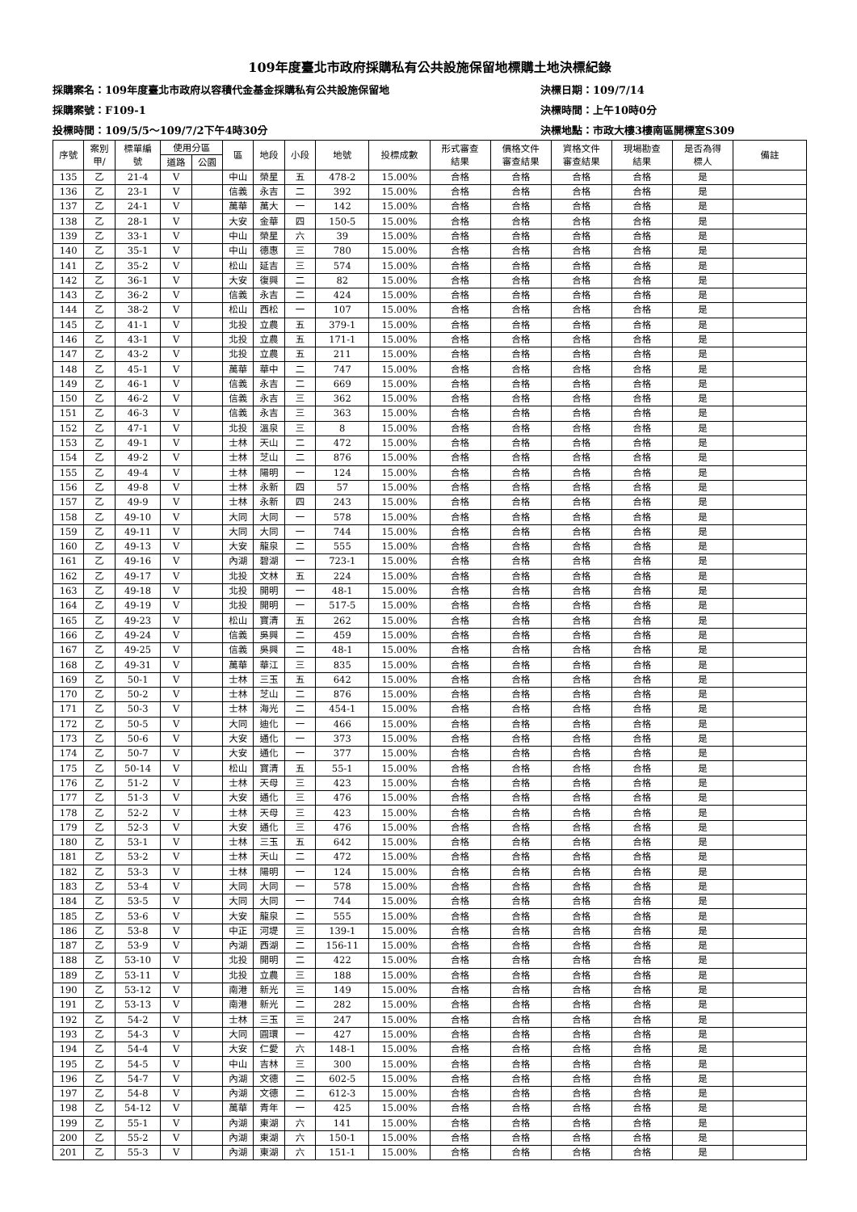109年度臺北市政府採購私有公共設施保留地標購土地決標紀錄
採購案名：109年度臺北市政府以容積代金基金採購私有公共設施保留地 決標日期：109/7/14
採購案號：F109-1 決標時間：上午10時0分
投標時間：109/5/5～109/7/2下午4時30分 決標地點：市政大樓3樓南區開標室S309
| 序號 | 案別 甲/ | 標單編 號 | 使用分區 | | 區 | 地段 | 小段 | 地號 | 投標成數 | 形式審查 結果 | 價格文件 審查結果 | 資格文件 審查結果 | 現場勘查 結果 | 是否為得 標人 | 備註 |
| --- | --- | --- | --- | --- | --- | --- | --- | --- | --- | --- | --- | --- | --- | --- | --- |
| | | | 道路 | 公園 | | | | | | | | | | | |
| 135 | 乙 | 21-4 | V | | 中山 | 榮星 | 五 | 478-2 | 15.00% | 合格 | 合格 | 合格 | 合格 | 是 | |
| 136 | 乙 | 23-1 | V | | 信義 | 永吉 | 二 | 392 | 15.00% | 合格 | 合格 | 合格 | 合格 | 是 | |
| 137 | 乙 | 24-1 | V | | 萬華 | 萬大 | 一 | 142 | 15.00% | 合格 | 合格 | 合格 | 合格 | 是 | |
| 138 | 乙 | 28-1 | V | | 大安 | 金華 | 四 | 150-5 | 15.00% | 合格 | 合格 | 合格 | 合格 | 是 | |
| 139 | 乙 | 33-1 | V | | 中山 | 榮星 | 六 | 39 | 15.00% | 合格 | 合格 | 合格 | 合格 | 是 | |
| 140 | 乙 | 35-1 | V | | 中山 | 德惠 | 三 | 780 | 15.00% | 合格 | 合格 | 合格 | 合格 | 是 | |
| 141 | 乙 | 35-2 | V | | 松山 | 延吉 | 三 | 574 | 15.00% | 合格 | 合格 | 合格 | 合格 | 是 | |
| 142 | 乙 | 36-1 | V | | 大安 | 復興 | 二 | 82 | 15.00% | 合格 | 合格 | 合格 | 合格 | 是 | |
| 143 | 乙 | 36-2 | V | | 信義 | 永吉 | 二 | 424 | 15.00% | 合格 | 合格 | 合格 | 合格 | 是 | |
| 144 | 乙 | 38-2 | V | | 松山 | 西松 | 一 | 107 | 15.00% | 合格 | 合格 | 合格 | 合格 | 是 | |
| 145 | 乙 | 41-1 | V | | 北投 | 立農 | 五 | 379-1 | 15.00% | 合格 | 合格 | 合格 | 合格 | 是 | |
| 146 | 乙 | 43-1 | V | | 北投 | 立農 | 五 | 171-1 | 15.00% | 合格 | 合格 | 合格 | 合格 | 是 | |
| 147 | 乙 | 43-2 | V | | 北投 | 立農 | 五 | 211 | 15.00% | 合格 | 合格 | 合格 | 合格 | 是 | |
| 148 | 乙 | 45-1 | V | | 萬華 | 華中 | 二 | 747 | 15.00% | 合格 | 合格 | 合格 | 合格 | 是 | |
| 149 | 乙 | 46-1 | V | | 信義 | 永吉 | 二 | 669 | 15.00% | 合格 | 合格 | 合格 | 合格 | 是 | |
| 150 | 乙 | 46-2 | V | | 信義 | 永吉 | 三 | 362 | 15.00% | 合格 | 合格 | 合格 | 合格 | 是 | |
| 151 | 乙 | 46-3 | V | | 信義 | 永吉 | 三 | 363 | 15.00% | 合格 | 合格 | 合格 | 合格 | 是 | |
| 152 | 乙 | 47-1 | V | | 北投 | 溫泉 | 三 | 8 | 15.00% | 合格 | 合格 | 合格 | 合格 | 是 | |
| 153 | 乙 | 49-1 | V | | 士林 | 天山 | 二 | 472 | 15.00% | 合格 | 合格 | 合格 | 合格 | 是 | |
| 154 | 乙 | 49-2 | V | | 士林 | 芝山 | 二 | 876 | 15.00% | 合格 | 合格 | 合格 | 合格 | 是 | |
| 155 | 乙 | 49-4 | V | | 士林 | 陽明 | 一 | 124 | 15.00% | 合格 | 合格 | 合格 | 合格 | 是 | |
| 156 | 乙 | 49-8 | V | | 士林 | 永新 | 四 | 57 | 15.00% | 合格 | 合格 | 合格 | 合格 | 是 | |
| 157 | 乙 | 49-9 | V | | 士林 | 永新 | 四 | 243 | 15.00% | 合格 | 合格 | 合格 | 合格 | 是 | |
| 158 | 乙 | 49-10 | V | | 大同 | 大同 | 一 | 578 | 15.00% | 合格 | 合格 | 合格 | 合格 | 是 | |
| 159 | 乙 | 49-11 | V | | 大同 | 大同 | 一 | 744 | 15.00% | 合格 | 合格 | 合格 | 合格 | 是 | |
| 160 | 乙 | 49-13 | V | | 大安 | 龍泉 | 二 | 555 | 15.00% | 合格 | 合格 | 合格 | 合格 | 是 | |
| 161 | 乙 | 49-16 | V | | 內湖 | 碧湖 | 一 | 723-1 | 15.00% | 合格 | 合格 | 合格 | 合格 | 是 | |
| 162 | 乙 | 49-17 | V | | 北投 | 文林 | 五 | 224 | 15.00% | 合格 | 合格 | 合格 | 合格 | 是 | |
| 163 | 乙 | 49-18 | V | | 北投 | 開明 | 一 | 48-1 | 15.00% | 合格 | 合格 | 合格 | 合格 | 是 | |
| 164 | 乙 | 49-19 | V | | 北投 | 開明 | 一 | 517-5 | 15.00% | 合格 | 合格 | 合格 | 合格 | 是 | |
| 165 | 乙 | 49-23 | V | | 松山 | 寶清 | 五 | 262 | 15.00% | 合格 | 合格 | 合格 | 合格 | 是 | |
| 166 | 乙 | 49-24 | V | | 信義 | 吳興 | 二 | 459 | 15.00% | 合格 | 合格 | 合格 | 合格 | 是 | |
| 167 | 乙 | 49-25 | V | | 信義 | 吳興 | 二 | 48-1 | 15.00% | 合格 | 合格 | 合格 | 合格 | 是 | |
| 168 | 乙 | 49-31 | V | | 萬華 | 華江 | 三 | 835 | 15.00% | 合格 | 合格 | 合格 | 合格 | 是 | |
| 169 | 乙 | 50-1 | V | | 士林 | 三玉 | 五 | 642 | 15.00% | 合格 | 合格 | 合格 | 合格 | 是 | |
| 170 | 乙 | 50-2 | V | | 士林 | 芝山 | 二 | 876 | 15.00% | 合格 | 合格 | 合格 | 合格 | 是 | |
| 171 | 乙 | 50-3 | V | | 士林 | 海光 | 二 | 454-1 | 15.00% | 合格 | 合格 | 合格 | 合格 | 是 | |
| 172 | 乙 | 50-5 | V | | 大同 | 迪化 | 一 | 466 | 15.00% | 合格 | 合格 | 合格 | 合格 | 是 | |
| 173 | 乙 | 50-6 | V | | 大安 | 通化 | 一 | 373 | 15.00% | 合格 | 合格 | 合格 | 合格 | 是 | |
| 174 | 乙 | 50-7 | V | | 大安 | 通化 | 一 | 377 | 15.00% | 合格 | 合格 | 合格 | 合格 | 是 | |
| 175 | 乙 | 50-14 | V | | 松山 | 寶清 | 五 | 55-1 | 15.00% | 合格 | 合格 | 合格 | 合格 | 是 | |
| 176 | 乙 | 51-2 | V | | 士林 | 天母 | 三 | 423 | 15.00% | 合格 | 合格 | 合格 | 合格 | 是 | |
| 177 | 乙 | 51-3 | V | | 大安 | 通化 | 三 | 476 | 15.00% | 合格 | 合格 | 合格 | 合格 | 是 | |
| 178 | 乙 | 52-2 | V | | 士林 | 天母 | 三 | 423 | 15.00% | 合格 | 合格 | 合格 | 合格 | 是 | |
| 179 | 乙 | 52-3 | V | | 大安 | 通化 | 三 | 476 | 15.00% | 合格 | 合格 | 合格 | 合格 | 是 | |
| 180 | 乙 | 53-1 | V | | 士林 | 三玉 | 五 | 642 | 15.00% | 合格 | 合格 | 合格 | 合格 | 是 | |
| 181 | 乙 | 53-2 | V | | 士林 | 天山 | 二 | 472 | 15.00% | 合格 | 合格 | 合格 | 合格 | 是 | |
| 182 | 乙 | 53-3 | V | | 士林 | 陽明 | 一 | 124 | 15.00% | 合格 | 合格 | 合格 | 合格 | 是 | |
| 183 | 乙 | 53-4 | V | | 大同 | 大同 | 一 | 578 | 15.00% | 合格 | 合格 | 合格 | 合格 | 是 | |
| 184 | 乙 | 53-5 | V | | 大同 | 大同 | 一 | 744 | 15.00% | 合格 | 合格 | 合格 | 合格 | 是 | |
| 185 | 乙 | 53-6 | V | | 大安 | 龍泉 | 二 | 555 | 15.00% | 合格 | 合格 | 合格 | 合格 | 是 | |
| 186 | 乙 | 53-8 | V | | 中正 | 河堤 | 三 | 139-1 | 15.00% | 合格 | 合格 | 合格 | 合格 | 是 | |
| 187 | 乙 | 53-9 | V | | 內湖 | 西湖 | 二 | 156-11 | 15.00% | 合格 | 合格 | 合格 | 合格 | 是 | |
| 188 | 乙 | 53-10 | V | | 北投 | 開明 | 二 | 422 | 15.00% | 合格 | 合格 | 合格 | 合格 | 是 | |
| 189 | 乙 | 53-11 | V | | 北投 | 立農 | 三 | 188 | 15.00% | 合格 | 合格 | 合格 | 合格 | 是 | |
| 190 | 乙 | 53-12 | V | | 南港 | 新光 | 三 | 149 | 15.00% | 合格 | 合格 | 合格 | 合格 | 是 | |
| 191 | 乙 | 53-13 | V | | 南港 | 新光 | 二 | 282 | 15.00% | 合格 | 合格 | 合格 | 合格 | 是 | |
| 192 | 乙 | 54-2 | V | | 士林 | 三玉 | 三 | 247 | 15.00% | 合格 | 合格 | 合格 | 合格 | 是 | |
| 193 | 乙 | 54-3 | V | | 大同 | 圓環 | 一 | 427 | 15.00% | 合格 | 合格 | 合格 | 合格 | 是 | |
| 194 | 乙 | 54-4 | V | | 大安 | 仁愛 | 六 | 148-1 | 15.00% | 合格 | 合格 | 合格 | 合格 | 是 | |
| 195 | 乙 | 54-5 | V | | 中山 | 吉林 | 三 | 300 | 15.00% | 合格 | 合格 | 合格 | 合格 | 是 | |
| 196 | 乙 | 54-7 | V | | 內湖 | 文德 | 二 | 602-5 | 15.00% | 合格 | 合格 | 合格 | 合格 | 是 | |
| 197 | 乙 | 54-8 | V | | 內湖 | 文德 | 二 | 612-3 | 15.00% | 合格 | 合格 | 合格 | 合格 | 是 | |
| 198 | 乙 | 54-12 | V | | 萬華 | 青年 | 一 | 425 | 15.00% | 合格 | 合格 | 合格 | 合格 | 是 | |
| 199 | 乙 | 55-1 | V | | 內湖 | 東湖 | 六 | 141 | 15.00% | 合格 | 合格 | 合格 | 合格 | 是 | |
| 200 | 乙 | 55-2 | V | | 內湖 | 東湖 | 六 | 150-1 | 15.00% | 合格 | 合格 | 合格 | 合格 | 是 | |
| 201 | 乙 | 55-3 | V | | 內湖 | 東湖 | 六 | 151-1 | 15.00% | 合格 | 合格 | 合格 | 合格 | 是 | |